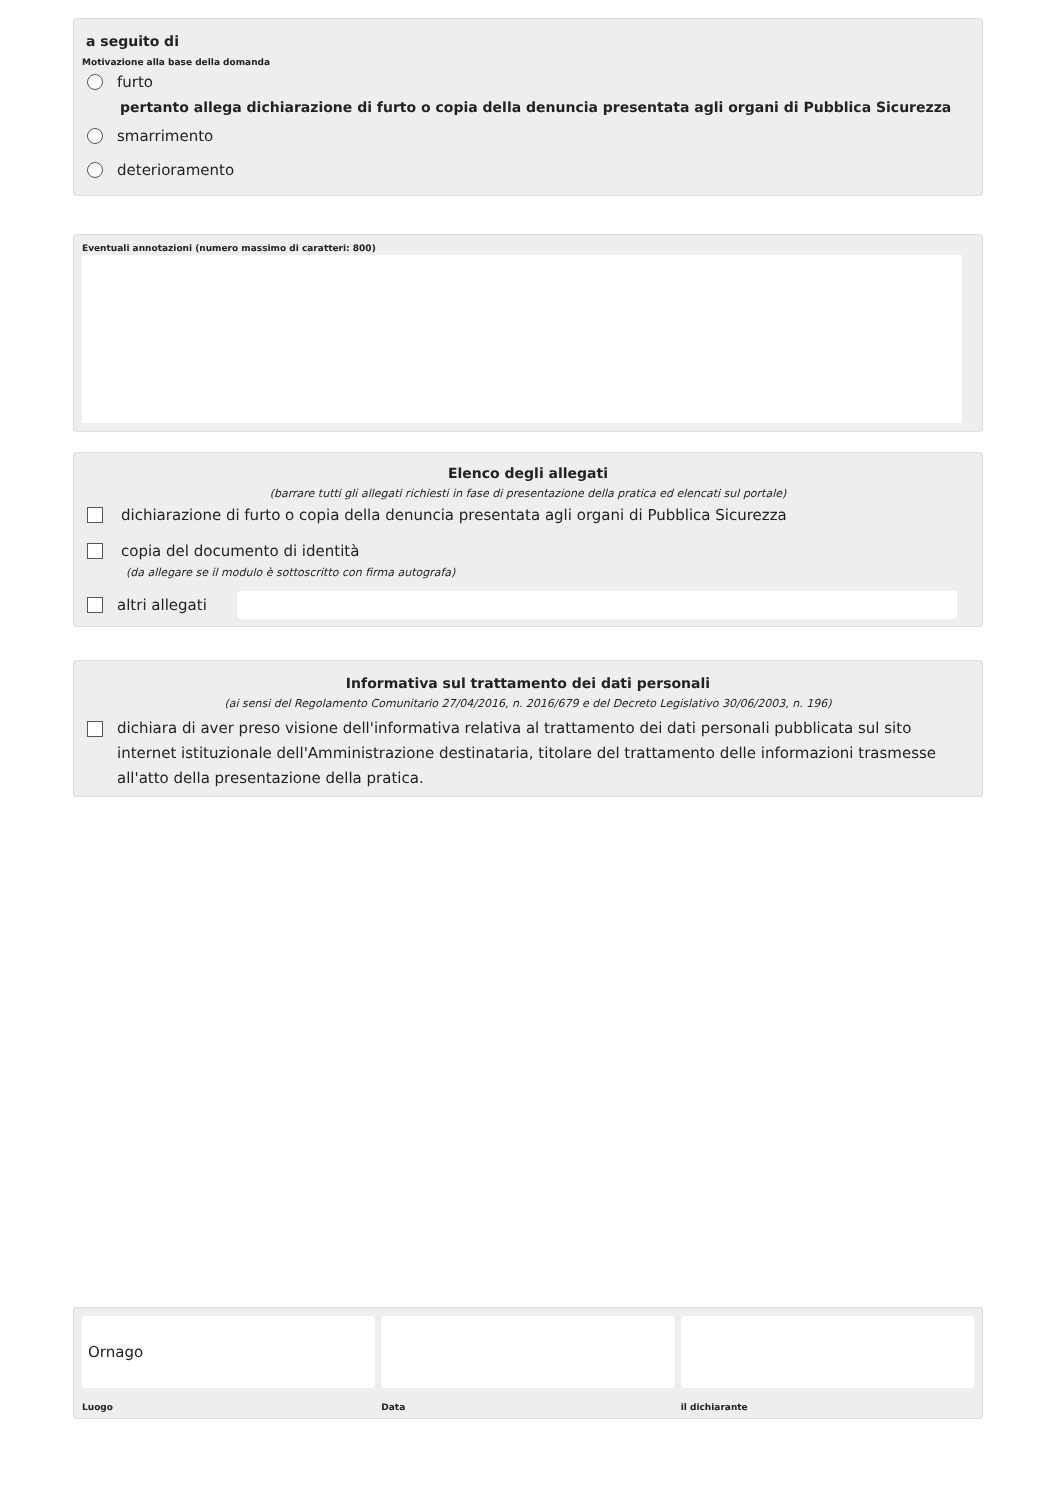a seguito di
Motivazione alla base della domanda
furto
pertanto allega dichiarazione di furto o copia della denuncia presentata agli organi di Pubblica Sicurezza
smarrimento
deterioramento
Eventuali annotazioni (numero massimo di caratteri: 800)
Elenco degli allegati
(barrare tutti gli allegati richiesti in fase di presentazione della pratica ed elencati sul portale)
dichiarazione di furto o copia della denuncia presentata agli organi di Pubblica Sicurezza
copia del documento di identità
(da allegare se il modulo è sottoscritto con firma autografa)
altri allegati
Informativa sul trattamento dei dati personali
(ai sensi del Regolamento Comunitario 27/04/2016, n. 2016/679 e del Decreto Legislativo 30/06/2003, n. 196)
dichiara di aver preso visione dell'informativa relativa al trattamento dei dati personali pubblicata sul sito internet istituzionale dell'Amministrazione destinataria, titolare del trattamento delle informazioni trasmesse all'atto della presentazione della pratica.
Ornago
Luogo
Data il dichiarante